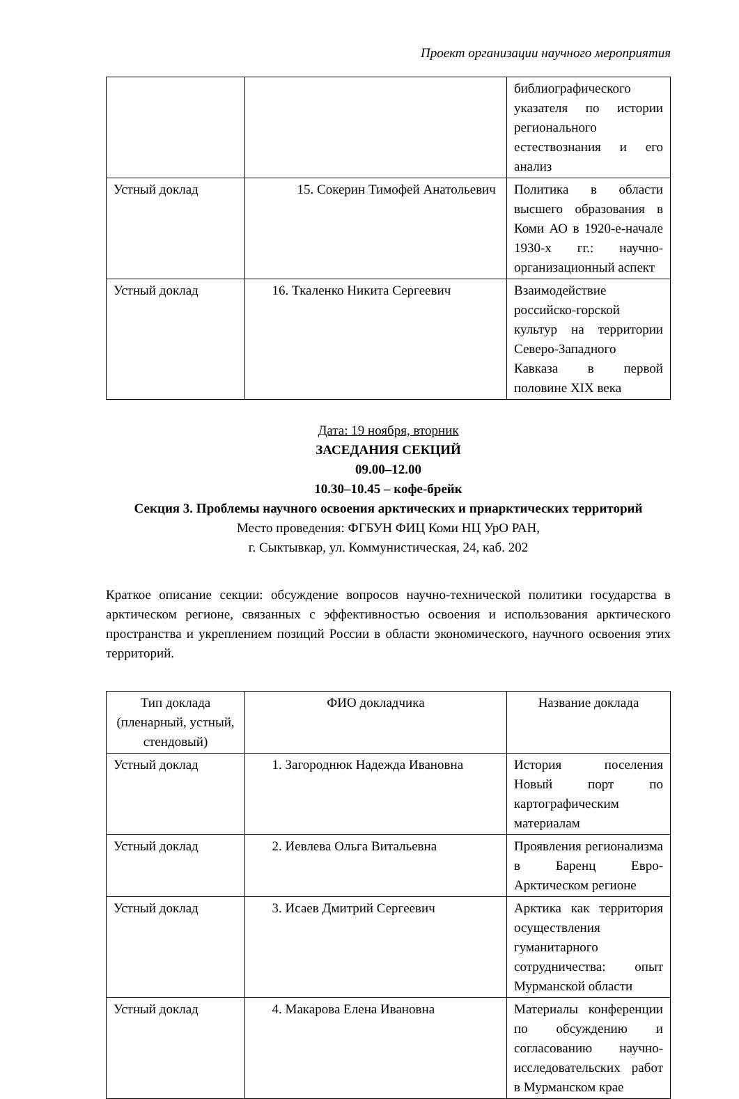Проект организации научного мероприятия
| | | библиографического указателя по истории регионального естествознания и его анализ |
| Устный доклад | 15. Сокерин Тимофей Анатольевич | Политика в области высшего образования в Коми АО в 1920-е-начале 1930-х гг.: научно-организационный аспект |
| Устный доклад | 16. Ткаленко Никита Сергеевич | Взаимодействие российско-горской культур на территории Северо-Западного Кавказа в первой половине XIX века |
Дата: 19 ноября, вторник
ЗАСЕДАНИЯ СЕКЦИЙ
09.00–12.00
10.30–10.45 – кофе-брейк
Секция 3. Проблемы научного освоения арктических и приарктических территорий
Место проведения: ФГБУН ФИЦ Коми НЦ УрО РАН,
г. Сыктывкар, ул. Коммунистическая, 24, каб. 202
Краткое описание секции: обсуждение вопросов научно-технической политики государства в арктическом регионе, связанных с эффективностью освоения и использования арктического пространства и укреплением позиций России в области экономического, научного освоения этих территорий.
| Тип доклада (пленарный, устный, стендовый) | ФИО докладчика | Название доклада |
| Устный доклад | 1. Загороднюк Надежда Ивановна | История поселения Новый порт по картографическим материалам |
| Устный доклад | 2. Иевлева Ольга Витальевна | Проявления регионализма в Баренц Евро-Арктическом регионе |
| Устный доклад | 3. Исаев Дмитрий Сергеевич | Арктика как территория осуществления гуманитарного сотрудничества: опыт Мурманской области |
| Устный доклад | 4. Макарова Елена Ивановна | Материалы конференции по обсуждению и согласованию научно-исследовательских работ в Мурманском крае |